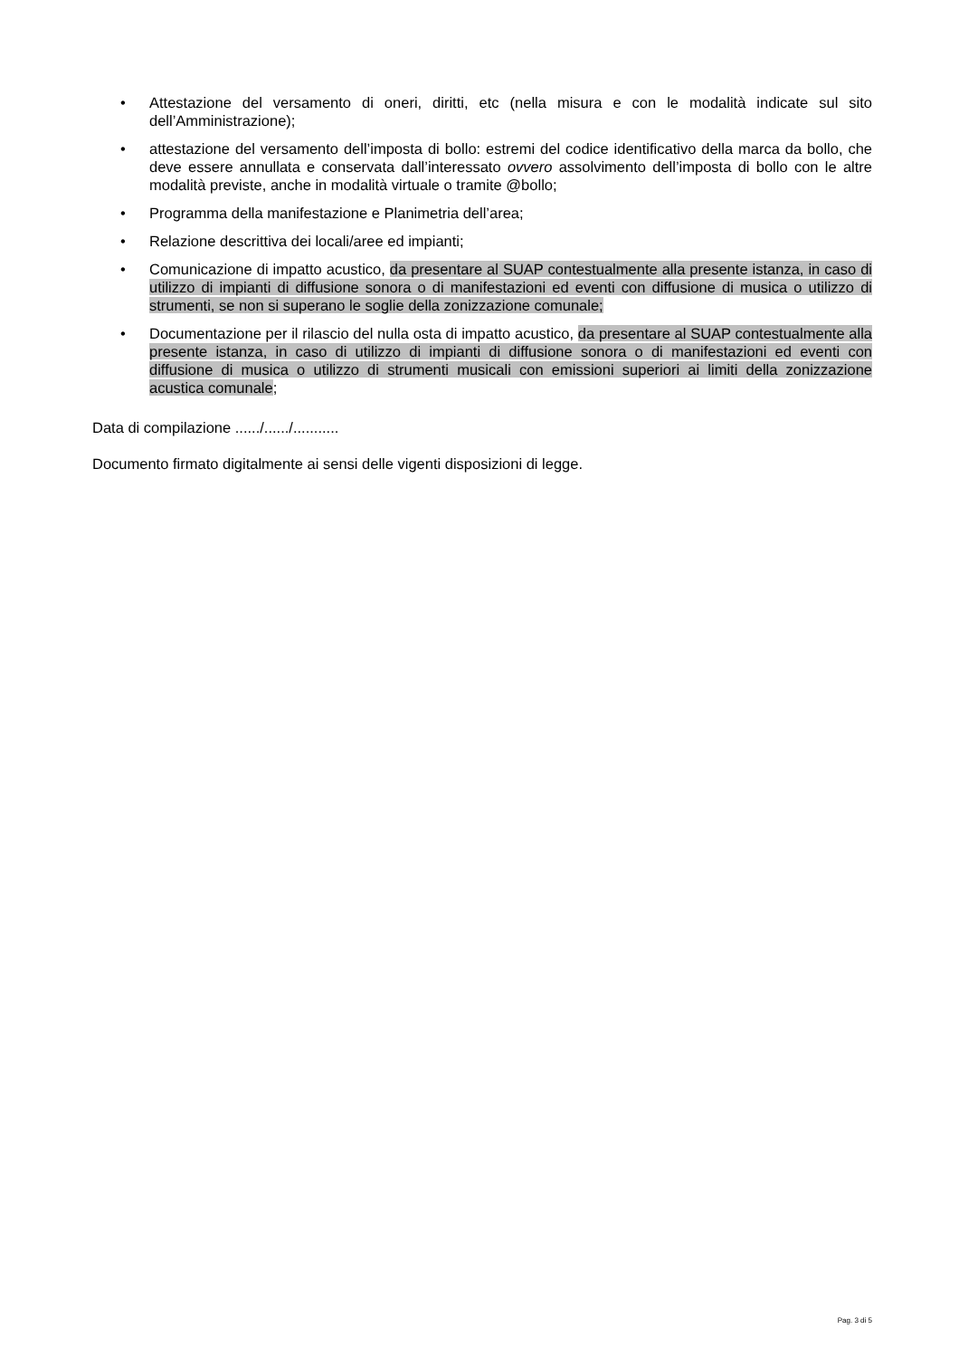• Attestazione del versamento di oneri, diritti, etc (nella misura e con le modalità indicate sul sito dell’Amministrazione);
• attestazione del versamento dell’imposta di bollo: estremi del codice identificativo della marca da bollo, che deve essere annullata e conservata dall’interessato ovvero assolvimento dell’imposta di bollo con le altre modalità previste, anche in modalità virtuale o tramite @bollo;
• Programma della manifestazione e Planimetria dell’area;
• Relazione descrittiva dei locali/aree ed impianti;
• Comunicazione di impatto acustico, da presentare al SUAP contestualmente alla presente istanza, in caso di utilizzo di impianti di diffusione sonora o di manifestazioni ed eventi con diffusione di musica o utilizzo di strumenti, se non si superano le soglie della zonizzazione comunale;
• Documentazione per il rilascio del nulla osta di impatto acustico, da presentare al SUAP contestualmente alla presente istanza, in caso di utilizzo di impianti di diffusione sonora o di manifestazioni ed eventi con diffusione di musica o utilizzo di strumenti musicali con emissioni superiori ai limiti della zonizzazione acustica comunale;
Data di compilazione ....../....../...........
Documento firmato digitalmente ai sensi delle vigenti disposizioni di legge.
Pag. 3 di 5